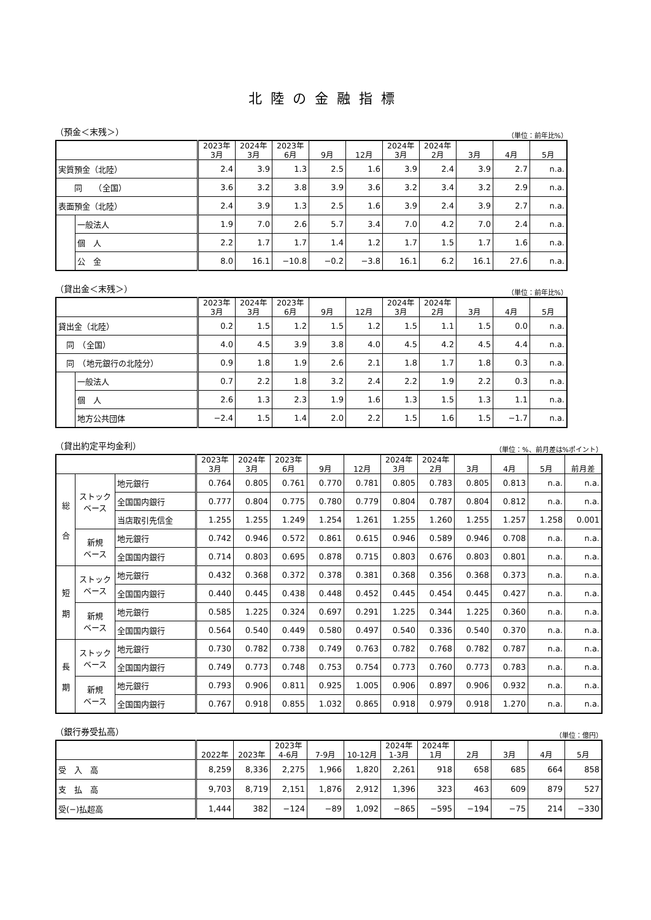北陸の金融指標
（預金＜末残＞） （単位：前年比%）
| | | 2023年 3月 | 2024年 3月 | 2023年 6月 | 9月 | 12月 | 2024年 3月 | 2024年 2月 | 3月 | 4月 | 5月 |
| --- | --- | --- | --- | --- | --- | --- | --- | --- | --- | --- | --- |
| 実質預金（北陸） | | 2.4 | 3.9 | 1.3 | 2.5 | 1.6 | 3.9 | 2.4 | 3.9 | 2.7 | n.a. |
| 同 （全国） | | 3.6 | 3.2 | 3.8 | 3.9 | 3.6 | 3.2 | 3.4 | 3.2 | 2.9 | n.a. |
| 表面預金（北陸） | | 2.4 | 3.9 | 1.3 | 2.5 | 1.6 | 3.9 | 2.4 | 3.9 | 2.7 | n.a. |
| | 一般法人 | 1.9 | 7.0 | 2.6 | 5.7 | 3.4 | 7.0 | 4.2 | 7.0 | 2.4 | n.a. |
| | 個 人 | 2.2 | 1.7 | 1.7 | 1.4 | 1.2 | 1.7 | 1.5 | 1.7 | 1.6 | n.a. |
| | 公 金 | 8.0 | 16.1 | −10.8 | −0.2 | −3.8 | 16.1 | 6.2 | 16.1 | 27.6 | n.a. |
（貸出金＜末残＞） （単位：前年比%）
| | | 2023年 3月 | 2024年 3月 | 2023年 6月 | 9月 | 12月 | 2024年 3月 | 2024年 2月 | 3月 | 4月 | 5月 |
| --- | --- | --- | --- | --- | --- | --- | --- | --- | --- | --- | --- |
| 貸出金（北陸） | | 0.2 | 1.5 | 1.2 | 1.5 | 1.2 | 1.5 | 1.1 | 1.5 | 0.0 | n.a. |
| 同 （全国） | | 4.0 | 4.5 | 3.9 | 3.8 | 4.0 | 4.5 | 4.2 | 4.5 | 4.4 | n.a. |
| 同 （地元銀行の北陸分） | | 0.9 | 1.8 | 1.9 | 2.6 | 2.1 | 1.8 | 1.7 | 1.8 | 0.3 | n.a. |
| | 一般法人 | 0.7 | 2.2 | 1.8 | 3.2 | 2.4 | 2.2 | 1.9 | 2.2 | 0.3 | n.a. |
| | 個 人 | 2.6 | 1.3 | 2.3 | 1.9 | 1.6 | 1.3 | 1.5 | 1.3 | 1.1 | n.a. |
| | 地方公共団体 | −2.4 | 1.5 | 1.4 | 2.0 | 2.2 | 1.5 | 1.6 | 1.5 | −1.7 | n.a. |
（貸出約定平均金利） （単位：%、前月差は%ポイント）
| | | | 2023年 3月 | 2024年 3月 | 2023年 6月 | 9月 | 12月 | 2024年 3月 | 2024年 2月 | 3月 | 4月 | 5月 | 前月差 |
| --- | --- | --- | --- | --- | --- | --- | --- | --- | --- | --- | --- | --- | --- |
| 総 合 | ストック ベース | 地元銀行 | 0.764 | 0.805 | 0.761 | 0.770 | 0.781 | 0.805 | 0.783 | 0.805 | 0.813 | n.a. | n.a. |
| | | 全国国内銀行 | 0.777 | 0.804 | 0.775 | 0.780 | 0.779 | 0.804 | 0.787 | 0.804 | 0.812 | n.a. | n.a. |
| | | 当店取引先信金 | 1.255 | 1.255 | 1.249 | 1.254 | 1.261 | 1.255 | 1.260 | 1.255 | 1.257 | 1.258 | 0.001 |
| | 新規 ベース | 地元銀行 | 0.742 | 0.946 | 0.572 | 0.861 | 0.615 | 0.946 | 0.589 | 0.946 | 0.708 | n.a. | n.a. |
| | | 全国国内銀行 | 0.714 | 0.803 | 0.695 | 0.878 | 0.715 | 0.803 | 0.676 | 0.803 | 0.801 | n.a. | n.a. |
| 短 期 | ストック ベース | 地元銀行 | 0.432 | 0.368 | 0.372 | 0.378 | 0.381 | 0.368 | 0.356 | 0.368 | 0.373 | n.a. | n.a. |
| | | 全国国内銀行 | 0.440 | 0.445 | 0.438 | 0.448 | 0.452 | 0.445 | 0.454 | 0.445 | 0.427 | n.a. | n.a. |
| | 新規 ベース | 地元銀行 | 0.585 | 1.225 | 0.324 | 0.697 | 0.291 | 1.225 | 0.344 | 1.225 | 0.360 | n.a. | n.a. |
| | | 全国国内銀行 | 0.564 | 0.540 | 0.449 | 0.580 | 0.497 | 0.540 | 0.336 | 0.540 | 0.370 | n.a. | n.a. |
| 長 期 | ストック ベース | 地元銀行 | 0.730 | 0.782 | 0.738 | 0.749 | 0.763 | 0.782 | 0.768 | 0.782 | 0.787 | n.a. | n.a. |
| | | 全国国内銀行 | 0.749 | 0.773 | 0.748 | 0.753 | 0.754 | 0.773 | 0.760 | 0.773 | 0.783 | n.a. | n.a. |
| | 新規 ベース | 地元銀行 | 0.793 | 0.906 | 0.811 | 0.925 | 1.005 | 0.906 | 0.897 | 0.906 | 0.932 | n.a. | n.a. |
| | | 全国国内銀行 | 0.767 | 0.918 | 0.855 | 1.032 | 0.865 | 0.918 | 0.979 | 0.918 | 1.270 | n.a. | n.a. |
（銀行券受払高） （単位：億円）
| | 2022年 | 2023年 | 2023年 4-6月 | 7-9月 | 10-12月 | 2024年 1-3月 | 2024年 1月 | 2月 | 3月 | 4月 | 5月 |
| --- | --- | --- | --- | --- | --- | --- | --- | --- | --- | --- | --- |
| 受 入 高 | 8,259 | 8,336 | 2,275 | 1,966 | 1,820 | 2,261 | 918 | 658 | 685 | 664 | 858 |
| 支 払 高 | 9,703 | 8,719 | 2,151 | 1,876 | 2,912 | 1,396 | 323 | 463 | 609 | 879 | 527 |
| 受(−)払超高 | 1,444 | 382 | −124 | −89 | 1,092 | −865 | −595 | −194 | −75 | 214 | −330 |